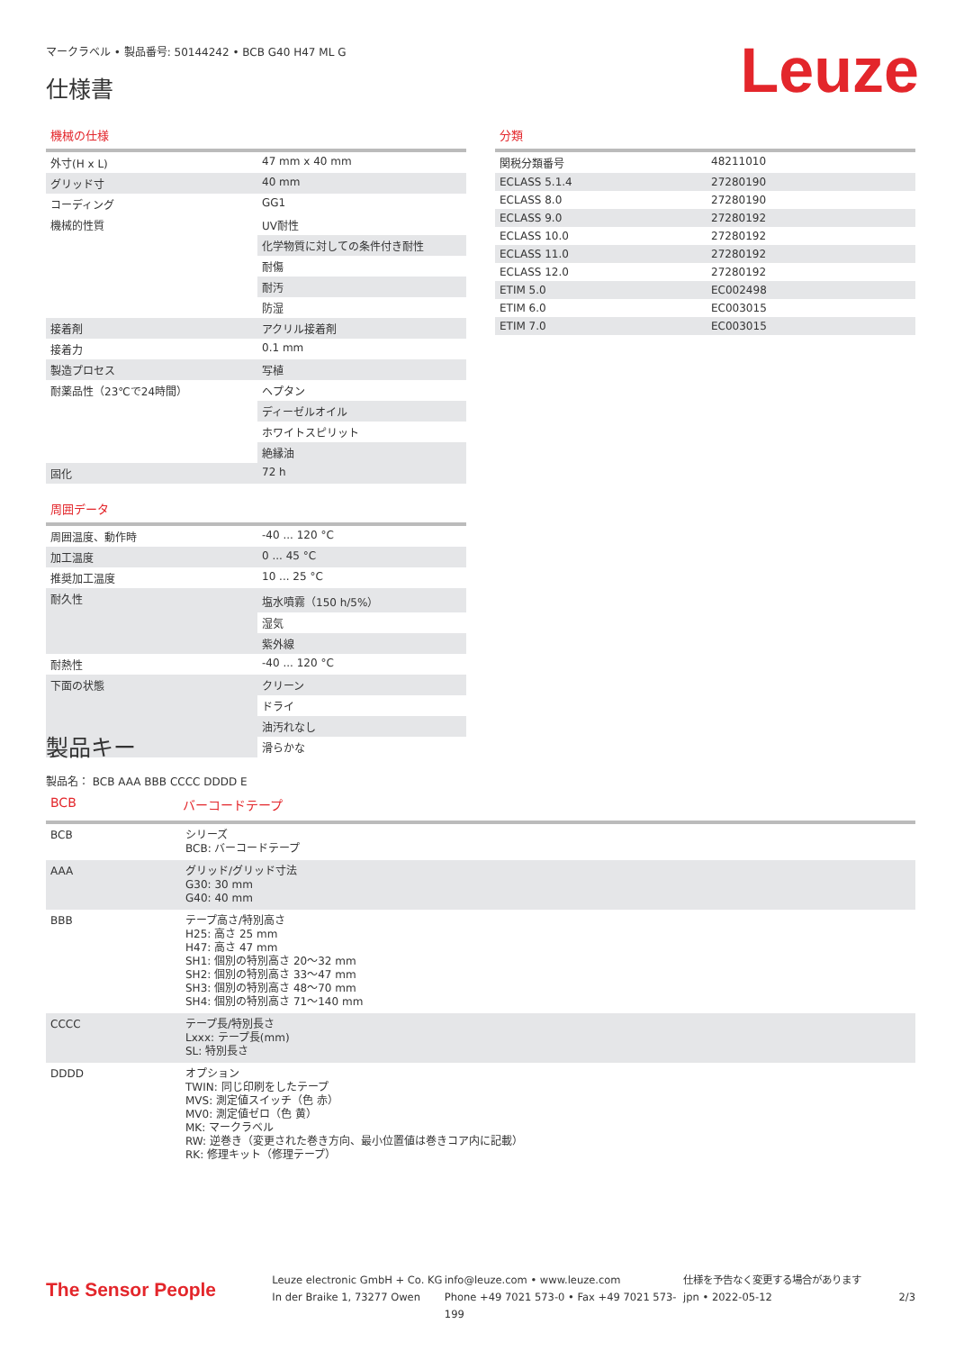マークラベル • 製品番号: 50144242 • BCB G40 H47 ML G
仕様書
Leuze
機械の仕様
| 外寸(H x L) | 47 mm x 40 mm |
| グリッド寸 | 40 mm |
| コーディング | GG1 |
| 機械的性質 | UV耐性 |
| | 化学物質に対しての条件付き耐性 |
| | 耐傷 |
| | 耐汚 |
| | 防湿 |
| 接着剤 | アクリル接着剤 |
| 接着力 | 0.1 mm |
| 製造プロセス | 写植 |
| 耐薬品性（23℃で24時間） | ヘプタン |
| | ディーゼルオイル |
| | ホワイトスピリット |
| | 絶縁油 |
| 固化 | 72 h |
周囲データ
| 周囲温度、動作時 | -40 ... 120 °C |
| 加工温度 | 0 ... 45 °C |
| 推奨加工温度 | 10 ... 25 °C |
| 耐久性 | 塩水噴霧（150 h/5%） |
| | 湿気 |
| | 紫外線 |
| 耐熱性 | -40 ... 120 °C |
| 下面の状態 | クリーン |
| | ドライ |
| | 油汚れなし |
| | 滑らかな |
分類
| 関税分類番号 | 48211010 |
| ECLASS 5.1.4 | 27280190 |
| ECLASS 8.0 | 27280190 |
| ECLASS 9.0 | 27280192 |
| ECLASS 10.0 | 27280192 |
| ECLASS 11.0 | 27280192 |
| ECLASS 12.0 | 27280192 |
| ETIM 5.0 | EC002498 |
| ETIM 6.0 | EC003015 |
| ETIM 7.0 | EC003015 |
製品キー
製品名： BCB AAA BBB CCCC DDDD E
BCB バーコードテープ
| BCB | シリーズ BCB: バーコードテープ |
| AAA | グリッド/グリッド寸法 G30: 30 mm G40: 40 mm |
| BBB | テープ高さ/特別高さ H25: 高さ 25 mm H47: 高さ 47 mm SH1: 個別の特別高さ 20～32 mm SH2: 個別の特別高さ 33～47 mm SH3: 個別の特別高さ 48～70 mm SH4: 個別の特別高さ 71～140 mm |
| CCCC | テープ長/特別長さ Lxxx: テープ長(mm) SL: 特別長さ |
| DDDD | オプション TWIN: 同じ印刷をしたテープ MVS: 測定値スイッチ（色 赤） MV0: 測定値ゼロ（色 黄） MK: マークラベル RW: 逆巻き（変更された巻き方向、最小位置値は巻きコア内に記載） RK: 修理キット（修理テープ） |
The Sensor People
Leuze electronic GmbH + Co. KG
In der Braike 1, 73277 Owen
info@leuze.com • www.leuze.com
Phone +49 7021 573-0 • Fax +49 7021 573-199
仕様を予告なく変更する場合があります
jpn • 2022-05-12
2/3